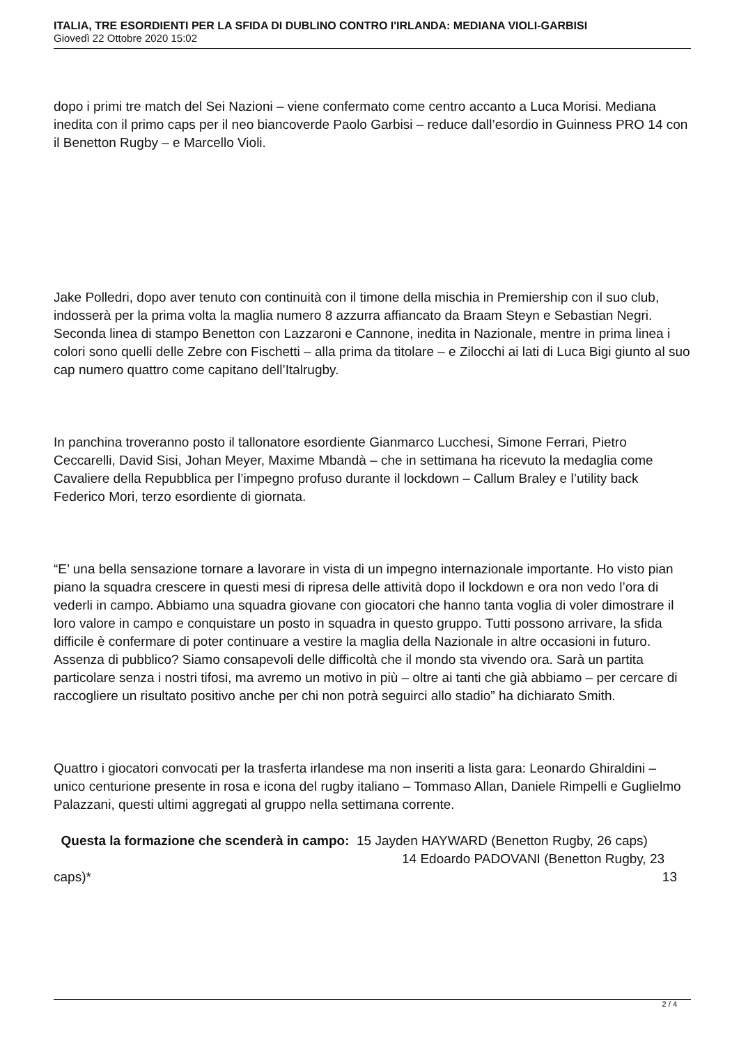ITALIA, TRE ESORDIENTI PER LA SFIDA DI DUBLINO CONTRO I'IRLANDA: MEDIANA VIOLI-GARBISI
Giovedì 22 Ottobre 2020 15:02
dopo i primi tre match del Sei Nazioni – viene confermato come centro accanto a Luca Morisi. Mediana inedita con il primo caps per il neo biancoverde Paolo Garbisi – reduce dall’esordio in Guinness PRO 14 con il Benetton Rugby – e Marcello Violi.
Jake Polledri, dopo aver tenuto con continuità con il timone della mischia in Premiership con il suo club, indosserà per la prima volta la maglia numero 8 azzurra affiancato da Braam Steyn e Sebastian Negri. Seconda linea di stampo Benetton con Lazzaroni e Cannone, inedita in Nazionale, mentre in prima linea i colori sono quelli delle Zebre con Fischetti – alla prima da titolare – e Zilocchi ai lati di Luca Bigi giunto al suo cap numero quattro come capitano dell’Italrugby.
In panchina troveranno posto il tallonatore esordiente Gianmarco Lucchesi, Simone Ferrari, Pietro Ceccarelli, David Sisi, Johan Meyer, Maxime Mbandà – che in settimana ha ricevuto la medaglia come Cavaliere della Repubblica per l’impegno profuso durante il lockdown – Callum Braley e l’utility back Federico Mori, terzo esordiente di giornata.
“E’ una bella sensazione tornare a lavorare in vista di un impegno internazionale importante. Ho visto pian piano la squadra crescere in questi mesi di ripresa delle attività dopo il lockdown e ora non vedo l’ora di vederli in campo. Abbiamo una squadra giovane con giocatori che hanno tanta voglia di voler dimostrare il loro valore in campo e conquistare un posto in squadra in questo gruppo. Tutti possono arrivare, la sfida difficile è confermare di poter continuare a vestire la maglia della Nazionale in altre occasioni in futuro. Assenza di pubblico? Siamo consapevoli delle difficoltà che il mondo sta vivendo ora. Sarà un partita particolare senza i nostri tifosi, ma avremo un motivo in più – oltre ai tanti che già abbiamo – per cercare di raccogliere un risultato positivo anche per chi non potrà seguirci allo stadio” ha dichiarato Smith.
Quattro i giocatori convocati per la trasferta irlandese ma non inseriti a lista gara: Leonardo Ghiraldini – unico centurione presente in rosa e icona del rugby italiano – Tommaso Allan, Daniele Rimpelli e Guglielmo Palazzani, questi ultimi aggregati al gruppo nella settimana corrente.
Questa la formazione che scenderà in campo: 15 Jayden HAYWARD (Benetton Rugby, 26 caps) 14 Edoardo PADOVANI (Benetton Rugby, 23 caps)* 13
2 / 4